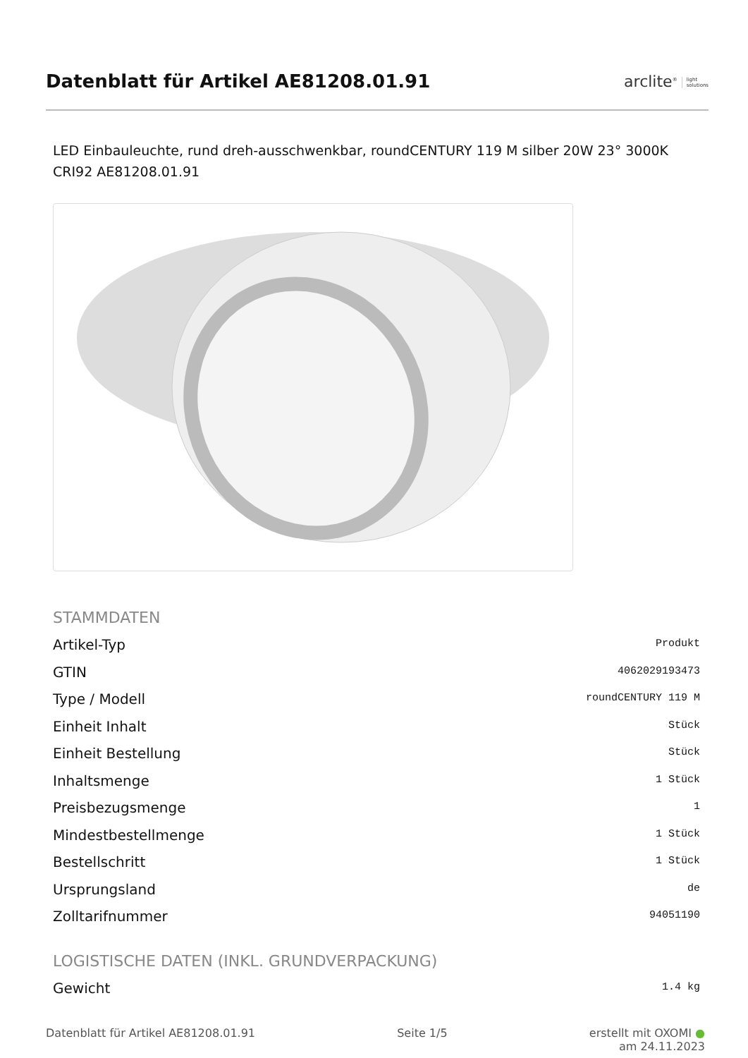Datenblatt für Artikel AE81208.01.91
arclite<sup>®</sup> light
solutions
LED Einbauleuchte, rund dreh-ausschwenkbar, roundCENTURY 119 M silber 20W 23° 3000K CRI92 AE81208.01.91
STAMMDATEN
| Artikel-Typ | Produkt |
| GTIN | 4062029193473 |
| Type / Modell | roundCENTURY 119 M |
| Einheit Inhalt | Stück |
| Einheit Bestellung | Stück |
| Inhaltsmenge | 1 Stück |
| Preisbezugsmenge | 1 |
| Mindestbestellmenge | 1 Stück |
| Bestellschritt | 1 Stück |
| Ursprungsland | de |
| Zolltarifnummer | 94051190 |
LOGISTISCHE DATEN (INKL. GRUNDVERPACKUNG)
| Gewicht | 1.4 kg |
Datenblatt für Artikel AE81208.01.91 Seite 1/5 erstellt mit OXOMI ●
am 24.11.2023